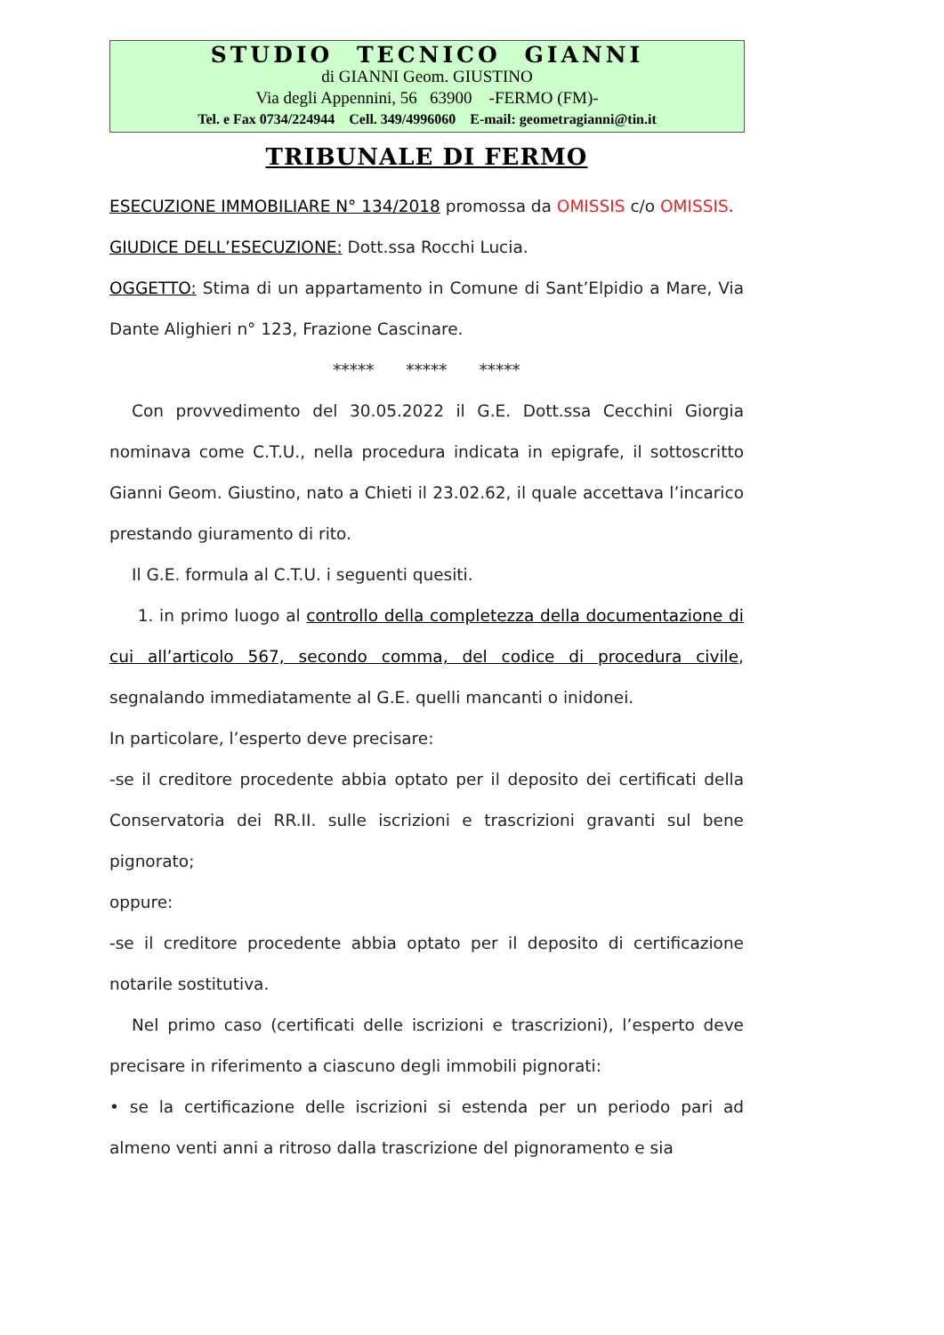STUDIO TECNICO GIANNI
di GIANNI Geom. GIUSTINO
Via degli Appennini, 56 63900 -FERMO (FM)-
Tel. e Fax 0734/224944 Cell. 349/4996060 E-mail: geometragianni@tin.it
TRIBUNALE DI FERMO
ESECUZIONE IMMOBILIARE N° 134/2018 promossa da OMISSIS c/o OMISSIS.
GIUDICE DELL’ESECUZIONE: Dott.ssa Rocchi Lucia.
OGGETTO: Stima di un appartamento in Comune di Sant’Elpidio a Mare, Via Dante Alighieri n° 123, Frazione Cascinare.
***** ***** *****
Con provvedimento del 30.05.2022 il G.E. Dott.ssa Cecchini Giorgia nominava come C.T.U., nella procedura indicata in epigrafe, il sottoscritto Gianni Geom. Giustino, nato a Chieti il 23.02.62, il quale accettava l’incarico prestando giuramento di rito.
Il G.E. formula al C.T.U. i seguenti quesiti.
1. in primo luogo al controllo della completezza della documentazione di cui all’articolo 567, secondo comma, del codice di procedura civile, segnalando immediatamente al G.E. quelli mancanti o inidonei.
In particolare, l’esperto deve precisare:
-se il creditore procedente abbia optato per il deposito dei certificati della Conservatoria dei RR.II. sulle iscrizioni e trascrizioni gravanti sul bene pignorato;
oppure:
-se il creditore procedente abbia optato per il deposito di certificazione notarile sostitutiva.
Nel primo caso (certificati delle iscrizioni e trascrizioni), l’esperto deve precisare in riferimento a ciascuno degli immobili pignorati:
• se la certificazione delle iscrizioni si estenda per un periodo pari ad almeno venti anni a ritroso dalla trascrizione del pignoramento e sia